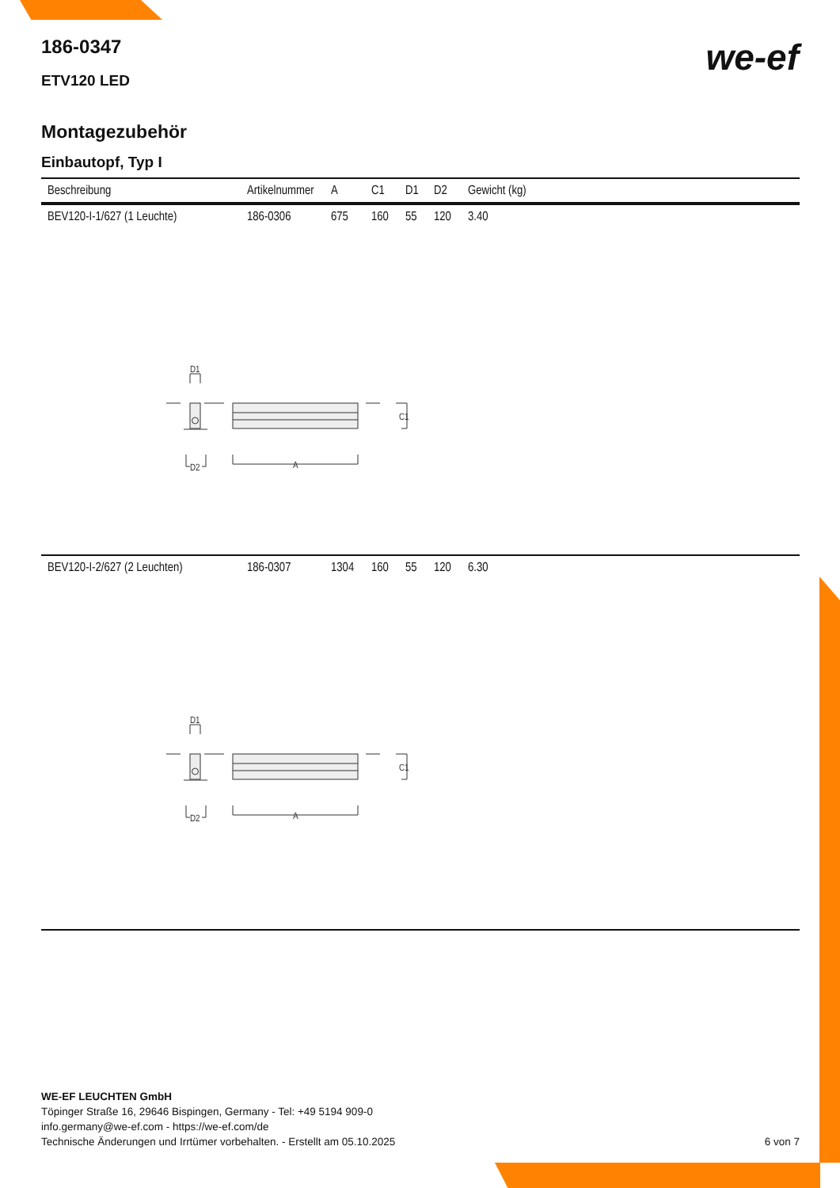we-ef
186-0347
ETV120 LED
Montagezubehör
Einbautopf, Typ I
| Beschreibung | Artikelnummer | A | C1 | D1 | D2 | Gewicht (kg) |
| --- | --- | --- | --- | --- | --- | --- |
| BEV120-I-1/627 (1 Leuchte) | 186-0306 | 675 | 160 | 55 | 120 | 3.40 |
| D1 D2 A C1 | | | | | | |
| BEV120-I-2/627 (2 Leuchten) | 186-0307 | 1304 | 160 | 55 | 120 | 6.30 |
| D1 D2 A C1 | | | | | | |
WE-EF LEUCHTEN GmbH
Töpinger Straße 16, 29646 Bispingen, Germany - Tel: +49 5194 909-0
info.germany@we-ef.com - https://we-ef.com/de
Technische Änderungen und Irrtümer vorbehalten. - Erstellt am 05.10.2025 6 von 7